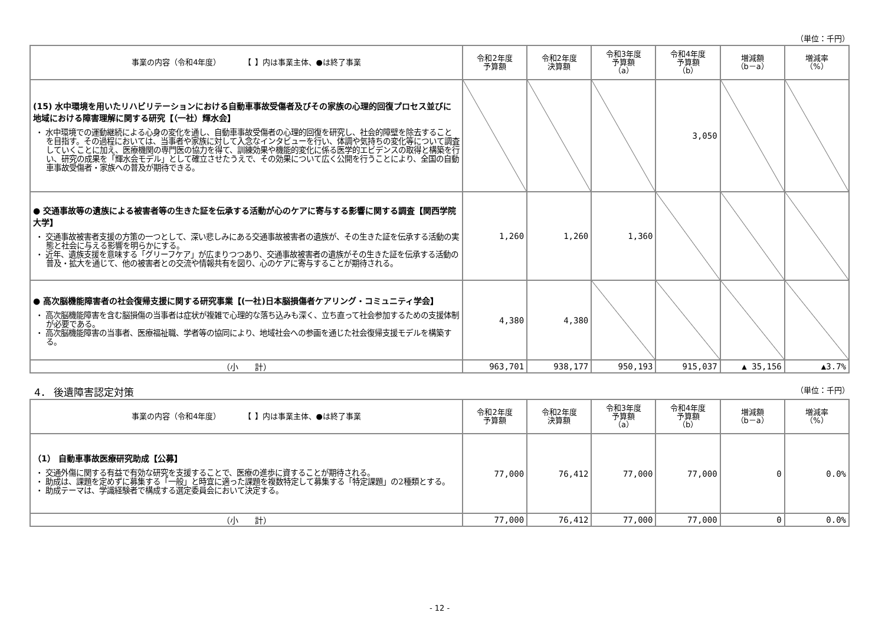（単位：千円）
| 事業の内容（令和4年度） 【 】内は事業主体、●は終了事業 | 令和2年度 予算額 | 令和2年度 決算額 | 令和3年度 予算額 （a） | 令和4年度 予算額 （b） | 増減額 （b－a） | 増減率 （%） |
| --- | --- | --- | --- | --- | --- | --- |
| (15) 水中環境を用いたリハビリテーションにおける自動車事故受傷者及びその家族の心理的回復プロセス並びに地域における障害理解に関する研究【（一社）輝水会】 ・ 水中環境での運動継続による心身の変化を通し、自動車事故受傷者の心理的回復を研究し、社会的障壁を除去することを目指す。その過程においては、当事者や家族に対して入念なインタビューを行い、体調や気持ちの変化等について調査していくことに加え、医療機関の専門医の協力を得て、訓練効果や機能的変化に係る医学的エビデンスの取得と構築を行い、研究の成果を「輝水会モデル」として確立させたうえで、その効果について広く公開を行うことにより、全国の自動車事故受傷者・家族への普及が期待できる。 | | | | 3,050 | | |
| ● 交通事故等の遺族による被害者等の生きた証を伝承する活動が心のケアに寄与する影響に関する調査【関西学院大学】 ・ 交通事故被害者支援の方策の一つとして、深い悲しみにある交通事故被害者の遺族が、その生きた証を伝承する活動の実態と社会に与える影響を明らかにする。 ・ 近年、遺族支援を意味する「グリーフケア」が広まりつつあり、交通事故被害者の遺族がその生きた証を伝承する活動の普及・拡大を通じて、他の被害者との交流や情報共有を図り、心のケアに寄与することが期待される。 | 1,260 | 1,260 | 1,360 | | | |
| ● 高次脳機能障害者の社会復帰支援に関する研究事業【(一社)日本脳損傷者ケアリング・コミュニティ学会】 ・ 高次脳機能障害を含む脳損傷の当事者は症状が複雑で心理的な落ち込みも深く、立ち直って社会参加するための支援体制が必要である。 ・ 高次脳機能障害の当事者、医療福祉職、学者等の協同により、地域社会への参画を通じた社会復帰支援モデルを構築する。 | 4,380 | 4,380 | | | | |
| （小 計） | 963,701 | 938,177 | 950,193 | 915,037 | ▲ 35,156 | ▲3.7% |
4． 後遺障害認定対策 （単位：千円）
| 事業の内容（令和4年度） 【 】内は事業主体、●は終了事業 | 令和2年度 予算額 | 令和2年度 決算額 | 令和3年度 予算額 （a） | 令和4年度 予算額 （b） | 増減額 （b－a） | 増減率 （%） |
| --- | --- | --- | --- | --- | --- | --- |
| （1） 自動車事故医療研究助成【公募】 ・ 交通外傷に関する有益で有効な研究を支援することで、医療の進歩に資することが期待される。 ・ 助成は、課題を定めずに募集する「一般」と時宜に適った課題を複数特定して募集する「特定課題」の2種類とする。 ・ 助成テーマは、学識経験者で構成する選定委員会において決定する。 | 77,000 | 76,412 | 77,000 | 77,000 | 0 | 0.0% |
| （小 計） | 77,000 | 76,412 | 77,000 | 77,000 | 0 | 0.0% |
- 12 -